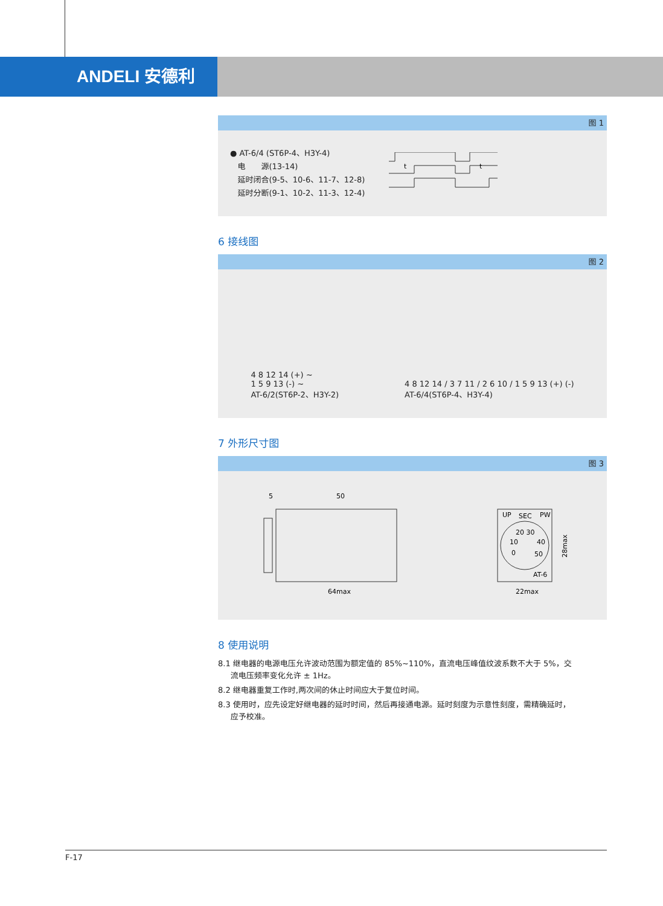ANDELI 安德利
图 1
● AT-6/4 (ST6P-4、H3Y-4)
电　　源(13-14)
延时闭合(9-5、10-6、11-7、12-8)
延时分断(9-1、10-2、11-3、12-4)
t
t
6 接线图
图 2
4 8 12 14 (+) ~
1 5 9 13 (-) ~
AT-6/2(ST6P-2、H3Y-2)
4 8 12 14 / 3 7 11 / 2 6 10 / 1 5 9 13 (+) (-)
AT-6/4(ST6P-4、H3Y-4)
7 外形尺寸图
图 3
5
50
64max
UP
SEC
PW
20 30
10
40
0
50
AT-6
22max
28max
8 使用说明
8.1 继电器的电源电压允许波动范围为额定值的 85%~110%，直流电压峰值纹波系数不大于 5%，交
流电压频率变化允许 ± 1Hz。
8.2 继电器重复工作时,两次间的休止时间应大于复位时间。
8.3 使用时，应先设定好继电器的延时时间，然后再接通电源。延时刻度为示意性刻度，需精确延时，
应予校准。
F-17